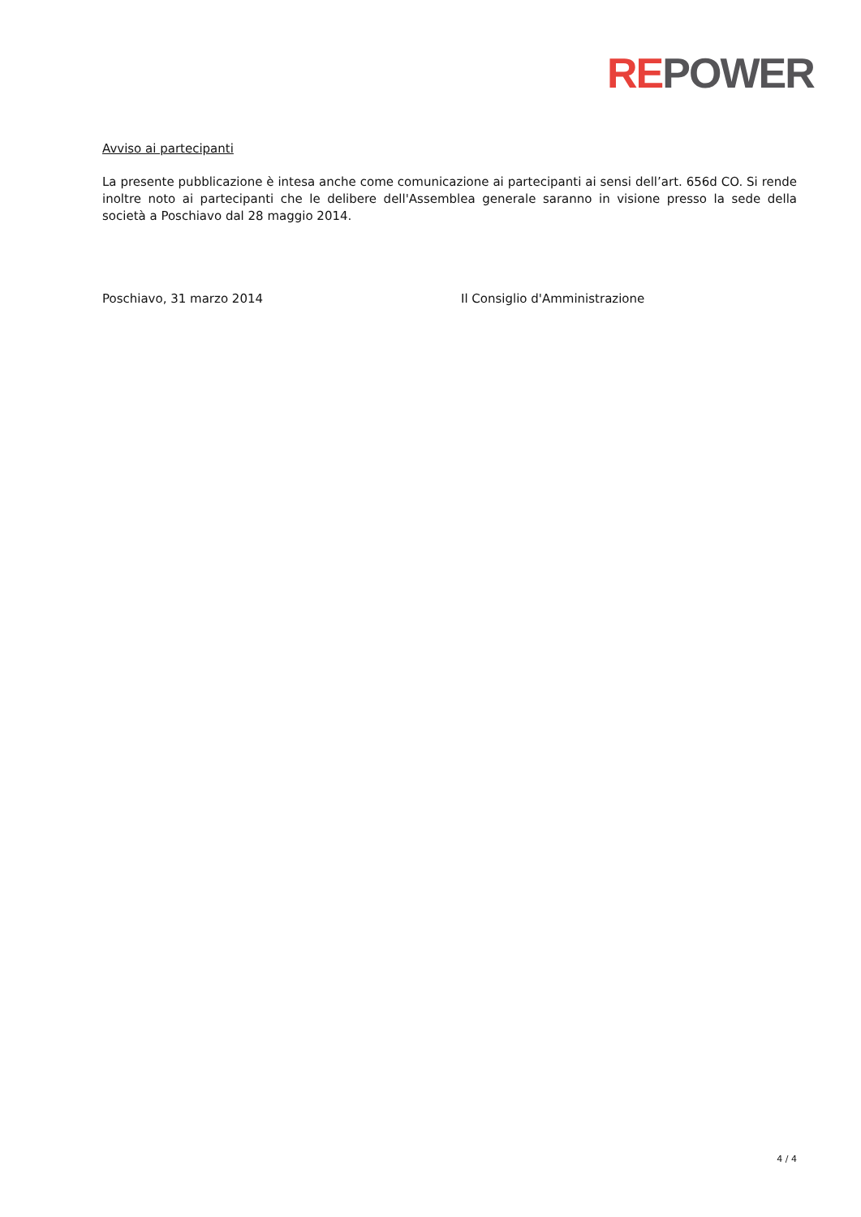REPOWER
Avviso ai partecipanti
La presente pubblicazione è intesa anche come comunicazione ai partecipanti ai sensi dell’art. 656d CO. Si rende inoltre noto ai partecipanti che le delibere dell'Assemblea generale saranno in visione presso la sede della società a Poschiavo dal 28 maggio 2014.
Poschiavo, 31 marzo 2014 Il Consiglio d'Amministrazione
4 / 4